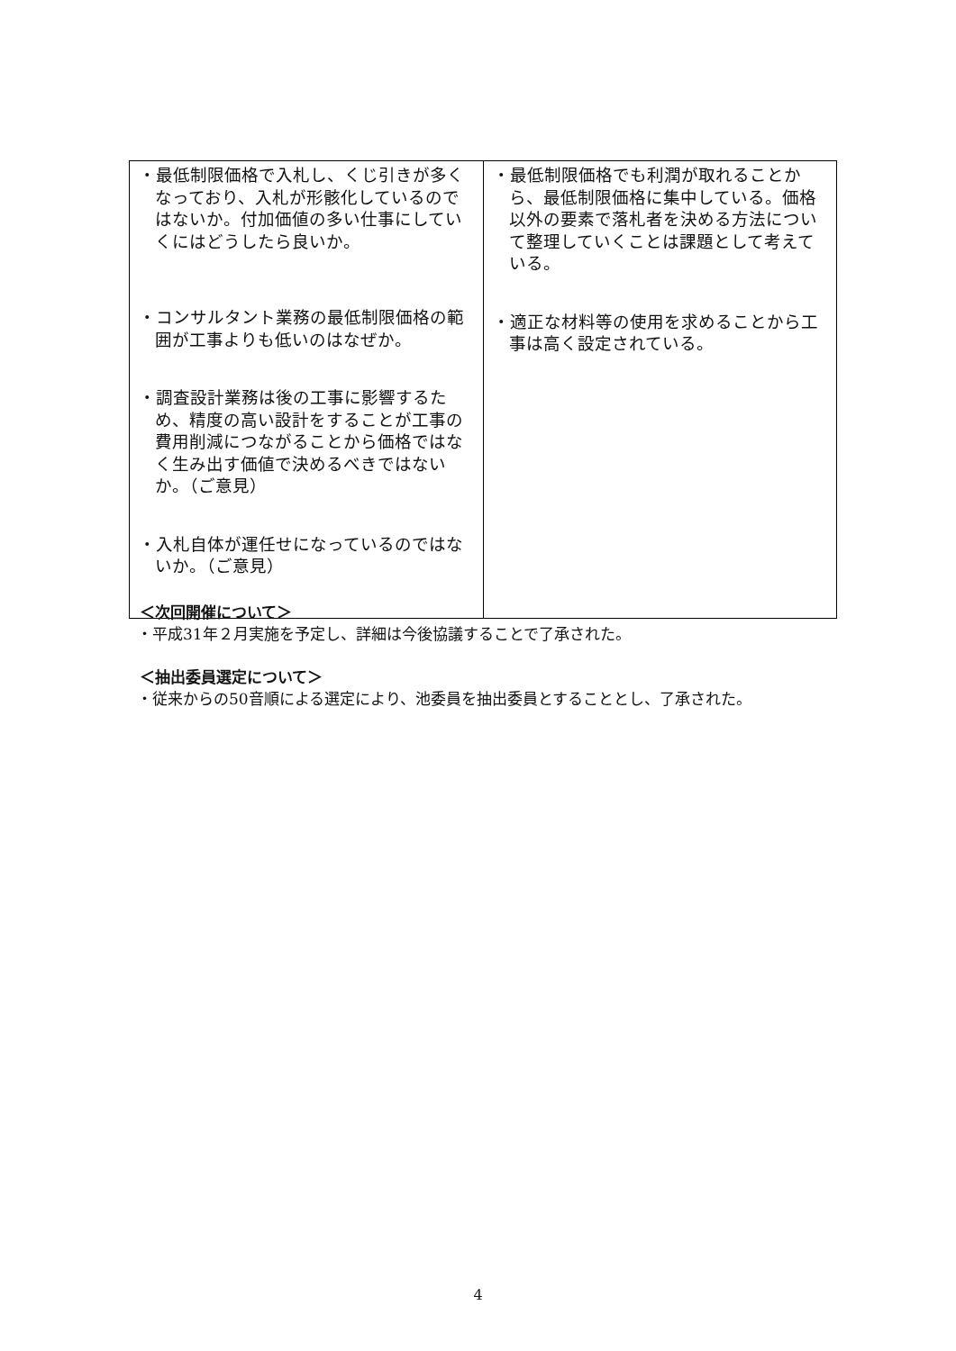| ・最低制限価格で入札し、くじ引きが多くなっており、入札が形骸化しているのではないか。付加価値の多い仕事にしていくにはどうしたら良いか。 ・コンサルタント業務の最低制限価格の範囲が工事よりも低いのはなぜか。 ・調査設計業務は後の工事に影響するため、精度の高い設計をすることが工事の費用削減につながることから価格ではなく生み出す価値で決めるべきではないか。（ご意見） ・入札自体が運任せになっているのではないか。（ご意見） | ・最低制限価格でも利潤が取れることから、最低制限価格に集中している。価格以外の要素で落札者を決める方法について整理していくことは課題として考えている。 ・適正な材料等の使用を求めることから工事は高く設定されている。 |
＜次回開催について＞
・平成31年２月実施を予定し、詳細は今後協議することで了承された。
＜抽出委員選定について＞
・従来からの50音順による選定により、池委員を抽出委員とすることとし、了承された。
4